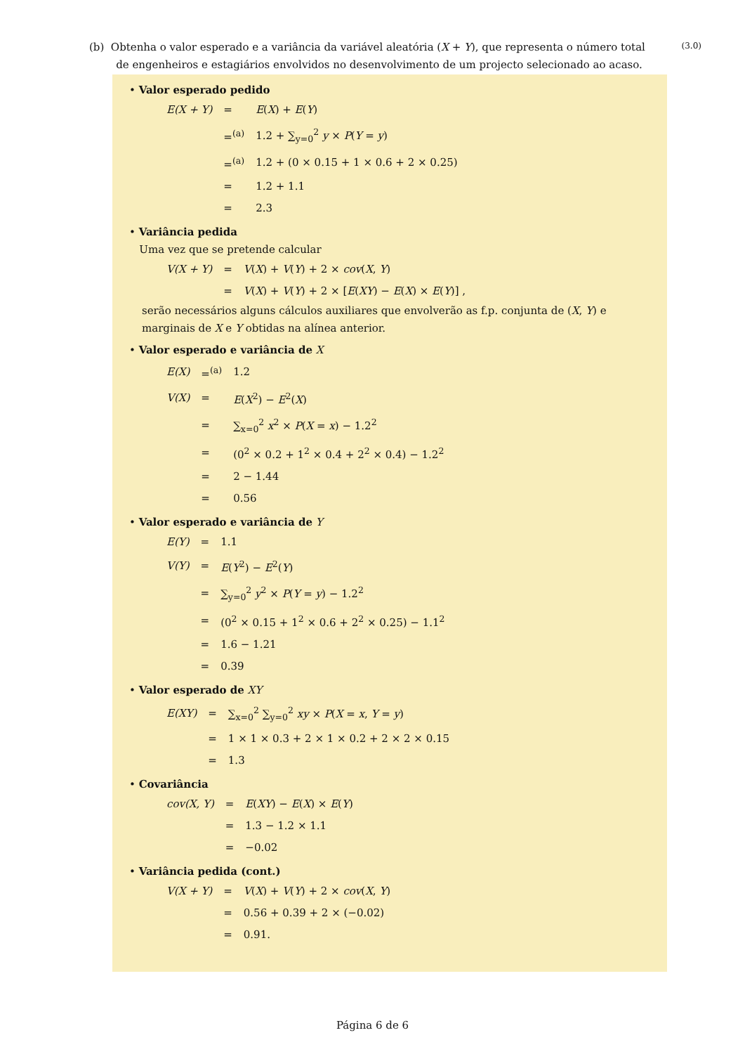(b) Obtenha o valor esperado e a variância da variável aleatória (X + Y), que representa o número total
de engenheiros e estagiários envolvidos no desenvolvimento de um projecto selecionado ao acaso.
(3.0)
• Valor esperado pedido
| E(X + Y) | = | E ( X ) + E ( Y ) |
| | =<sup>(a)</sup> | 1.2 + ∑<sub>y=0</sub><sup>2</sup> y × P ( Y = y ) |
| | =<sup>(a)</sup> | 1.2 + (0 × 0.15 + 1 × 0.6 + 2 × 0.25) |
| | = | 1.2 + 1.1 |
| | = | 2.3 |
• Variância pedida
Uma vez que se pretende calcular
| V(X + Y) | = | V ( X ) + V ( Y ) + 2 × cov ( X , Y ) |
| | = | V ( X ) + V ( Y ) + 2 × [ E ( XY ) − E ( X ) × E ( Y )] , |
serão necessários alguns cálculos auxiliares que envolverão as f.p. conjunta de (X, Y) e marginais de X e Y obtidas na alínea anterior.
• Valor esperado e variância de X
| E(X) | =<sup>(a)</sup> | 1.2 |
| V(X) | = | E ( X<sup>2</sup>) − E<sup>2</sup>( X ) |
| | = | ∑<sub>x=0</sub><sup>2</sup> x<sup>2</sup> × P ( X = x ) − 1.2<sup>2</sup> |
| | = | (0<sup>2</sup> × 0.2 + 1<sup>2</sup> × 0.4 + 2<sup>2</sup> × 0.4) − 1.2<sup>2</sup> |
| | = | 2 − 1.44 |
| | = | 0.56 |
• Valor esperado e variância de Y
| E(Y) | = | 1.1 |
| V(Y) | = | E ( Y<sup>2</sup>) − E<sup>2</sup>( Y ) |
| | = | ∑<sub>y=0</sub><sup>2</sup> y<sup>2</sup> × P ( Y = y ) − 1.2<sup>2</sup> |
| | = | (0<sup>2</sup> × 0.15 + 1<sup>2</sup> × 0.6 + 2<sup>2</sup> × 0.25) − 1.1<sup>2</sup> |
| | = | 1.6 − 1.21 |
| | = | 0.39 |
• Valor esperado de XY
| E(XY) | = | ∑<sub>x=0</sub><sup>2</sup> ∑<sub>y=0</sub><sup>2</sup> xy × P ( X = x , Y = y ) |
| | = | 1 × 1 × 0.3 + 2 × 1 × 0.2 + 2 × 2 × 0.15 |
| | = | 1.3 |
• Covariância
| cov(X, Y) | = | E ( XY ) − E ( X ) × E ( Y ) |
| | = | 1.3 − 1.2 × 1.1 |
| | = | −0.02 |
• Variância pedida (cont.)
| V(X + Y) | = | V ( X ) + V ( Y ) + 2 × cov ( X , Y ) |
| | = | 0.56 + 0.39 + 2 × (−0.02) |
| | = | 0.91. |
Página 6 de 6